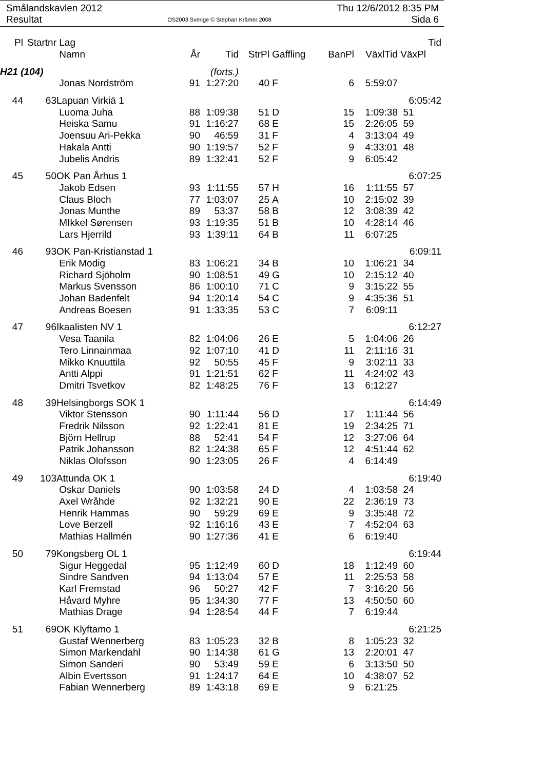Smålandskavlen 2012
Resultat
OS2003 Sverige © Stephan Krämer 2008
Thu 12/6/2012 8:35 PM
Sida 6
| Pl | Startnr | Lag | | | | | | | Tid |
| --- | --- | --- | --- | --- | --- | --- | --- | --- | --- |
| | | Namn | År | Tid | StrPl | Gaffling | BanPl | VäxlTid | VäxPl |
| H21 (104) | | | | (forts.) | | | | | |
| | | Jonas Nordström | 91 | 1:27:20 | 40 | F | 6 | 5:59:07 | |
| 44 | 63 | Lapuan Virkiä 1 | | | | | | | 6:05:42 |
| | | Luoma Juha | 88 | 1:09:38 | 51 | D | 15 | 1:09:38 | 51 |
| | | Heiska Samu | 91 | 1:16:27 | 68 | E | 15 | 2:26:05 | 59 |
| | | Joensuu Ari-Pekka | 90 | 46:59 | 31 | F | 4 | 3:13:04 | 49 |
| | | Hakala Antti | 90 | 1:19:57 | 52 | F | 9 | 4:33:01 | 48 |
| | | Jubelis Andris | 89 | 1:32:41 | 52 | F | 9 | 6:05:42 | |
| 45 | 50 | OK Pan Århus 1 | | | | | | | 6:07:25 |
| | | Jakob Edsen | 93 | 1:11:55 | 57 | H | 16 | 1:11:55 | 57 |
| | | Claus Bloch | 77 | 1:03:07 | 25 | A | 10 | 2:15:02 | 39 |
| | | Jonas Munthe | 89 | 53:37 | 58 | B | 12 | 3:08:39 | 42 |
| | | MIkkel Sørensen | 93 | 1:19:35 | 51 | B | 10 | 4:28:14 | 46 |
| | | Lars Hjerrild | 93 | 1:39:11 | 64 | B | 11 | 6:07:25 | |
| 46 | 93 | OK Pan-Kristianstad 1 | | | | | | | 6:09:11 |
| | | Erik Modig | 83 | 1:06:21 | 34 | B | 10 | 1:06:21 | 34 |
| | | Richard Sjöholm | 90 | 1:08:51 | 49 | G | 10 | 2:15:12 | 40 |
| | | Markus Svensson | 86 | 1:00:10 | 71 | C | 9 | 3:15:22 | 55 |
| | | Johan Badenfelt | 94 | 1:20:14 | 54 | C | 9 | 4:35:36 | 51 |
| | | Andreas Boesen | 91 | 1:33:35 | 53 | C | 7 | 6:09:11 | |
| 47 | 96 | Ikaalisten NV 1 | | | | | | | 6:12:27 |
| | | Vesa Taanila | 82 | 1:04:06 | 26 | E | 5 | 1:04:06 | 26 |
| | | Tero Linnainmaa | 92 | 1:07:10 | 41 | D | 11 | 2:11:16 | 31 |
| | | Mikko Knuuttila | 92 | 50:55 | 45 | F | 9 | 3:02:11 | 33 |
| | | Antti Alppi | 91 | 1:21:51 | 62 | F | 11 | 4:24:02 | 43 |
| | | Dmitri Tsvetkov | 82 | 1:48:25 | 76 | F | 13 | 6:12:27 | |
| 48 | 39 | Helsingborgs SOK 1 | | | | | | | 6:14:49 |
| | | Viktor Stensson | 90 | 1:11:44 | 56 | D | 17 | 1:11:44 | 56 |
| | | Fredrik Nilsson | 92 | 1:22:41 | 81 | E | 19 | 2:34:25 | 71 |
| | | Björn Hellrup | 88 | 52:41 | 54 | F | 12 | 3:27:06 | 64 |
| | | Patrik Johansson | 82 | 1:24:38 | 65 | F | 12 | 4:51:44 | 62 |
| | | Niklas Olofsson | 90 | 1:23:05 | 26 | F | 4 | 6:14:49 | |
| 49 | 103 | Attunda OK 1 | | | | | | | 6:19:40 |
| | | Oskar Daniels | 90 | 1:03:58 | 24 | D | 4 | 1:03:58 | 24 |
| | | Axel Wråhde | 92 | 1:32:21 | 90 | E | 22 | 2:36:19 | 73 |
| | | Henrik Hammas | 90 | 59:29 | 69 | E | 9 | 3:35:48 | 72 |
| | | Love Berzell | 92 | 1:16:16 | 43 | E | 7 | 4:52:04 | 63 |
| | | Mathias Hallmén | 90 | 1:27:36 | 41 | E | 6 | 6:19:40 | |
| 50 | 79 | Kongsberg OL 1 | | | | | | | 6:19:44 |
| | | Sigur Heggedal | 95 | 1:12:49 | 60 | D | 18 | 1:12:49 | 60 |
| | | Sindre Sandven | 94 | 1:13:04 | 57 | E | 11 | 2:25:53 | 58 |
| | | Karl Fremstad | 96 | 50:27 | 42 | F | 7 | 3:16:20 | 56 |
| | | Håvard Myhre | 95 | 1:34:30 | 77 | F | 13 | 4:50:50 | 60 |
| | | Mathias Drage | 94 | 1:28:54 | 44 | F | 7 | 6:19:44 | |
| 51 | 69 | OK Klyftamo 1 | | | | | | | 6:21:25 |
| | | Gustaf Wennerberg | 83 | 1:05:23 | 32 | B | 8 | 1:05:23 | 32 |
| | | Simon Markendahl | 90 | 1:14:38 | 61 | G | 13 | 2:20:01 | 47 |
| | | Simon Sanderi | 90 | 53:49 | 59 | E | 6 | 3:13:50 | 50 |
| | | Albin Evertsson | 91 | 1:24:17 | 64 | E | 10 | 4:38:07 | 52 |
| | | Fabian Wennerberg | 89 | 1:43:18 | 69 | E | 9 | 6:21:25 | |